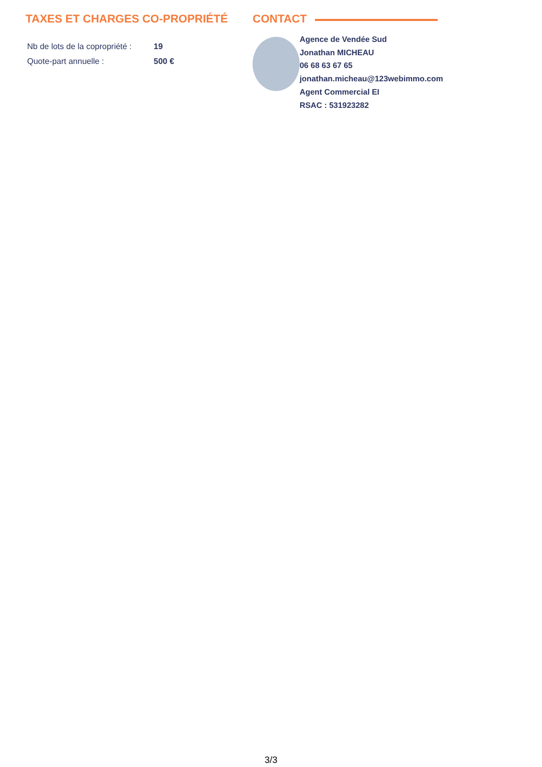TAXES ET CHARGES CO-PROPRIÉTÉ
| Nb de lots de la copropriété : | 19 |
| Quote-part annuelle : | 500 € |
CONTACT
Agence de Vendée Sud
Jonathan MICHEAU
06 68 63 67 65
jonathan.micheau@123webimmo.com
Agent Commercial EI
RSAC : 531923282
3/3